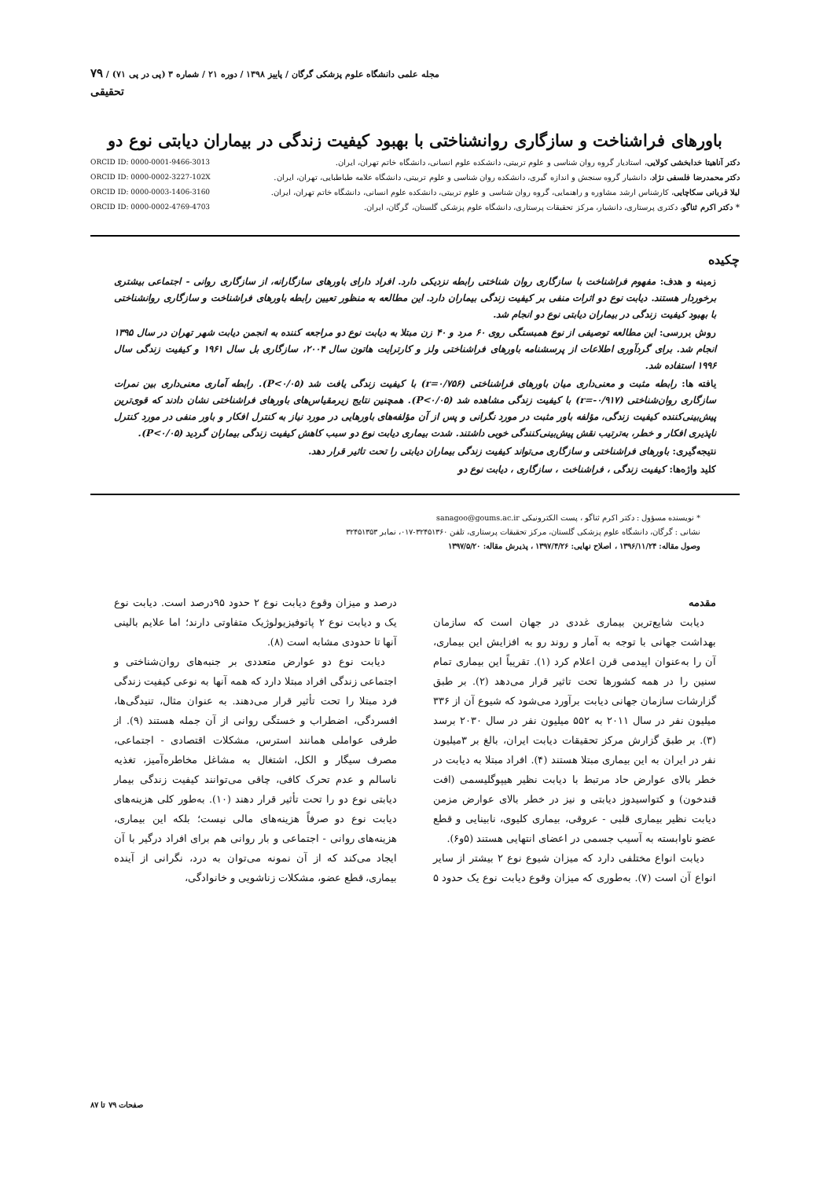مجله علمی دانشگاه علوم پزشکی گرگان / پاییز ۱۳۹۸ / دوره ۲۱ / شماره ۳ (پی در پی ۷۱) / ۷۹
تحقیقی
باورهای فراشناخت و سازگاری روانشناختی با بهبود کیفیت زندگی در بیماران دیابتی نوع دو
دکتر آناهیتا خدابخشی کولایی، استادیار گروه روان شناسی و علوم تربیتی، دانشکده علوم انسانی، دانشگاه خاتم تهران، ایران. ORCID ID: 0000-0001-9466-3013
دکتر محمدرضا فلسفی نژاد، دانشیار گروه سنجش و اندازه گیری، دانشکده روان شناسی و علوم تربیتی، دانشگاه علامه طباطبایی، تهران، ایران. ORCID ID: 0000-0002-3227-102X
لیلا قربانی سکاچایی، کارشناس ارشد مشاوره و راهنمایی، گروه روان شناسی و علوم تربیتی، دانشکده علوم انسانی، دانشگاه خاتم تهران، ایران. ORCID ID: 0000-0003-1406-3160
* دکتر اکرم ثناگو، دکتری پرستاری، دانشیار، مرکز تحقیقات پرستاری، دانشگاه علوم پزشکی گلستان، گرگان، ایران. ORCID ID: 0000-0002-4769-4703
چکیده
زمینه و هدف: مفهوم فراشناخت با سازگاری روان شناختی رابطه نزدیکی دارد. افراد دارای باورهای سازگارانه، از سازگاری روانی - اجتماعی بیشتری برخوردار هستند. دیابت نوع دو اثرات منفی بر کیفیت زندگی بیماران دارد. این مطالعه به منظور تعیین رابطه باورهای فراشناخت و سازگاری روانشناختی با بهبود کیفیت زندگی در بیماران دیابتی نوع دو انجام شد.
روش بررسی: این مطالعه توصیفی از نوع همبستگی روی ۶۰ مرد و ۴۰ زن مبتلا به دیابت نوع دو مراجعه کننده به انجمن دیابت شهر تهران در سال ۱۳۹۵ انجام شد. برای گردآوری اطلاعات از پرسشنامه باورهای فراشناختی ولز و کارترایت هاتون سال ۲۰۰۴، سازگاری بل سال ۱۹۶۱ و کیفیت زندگی سال ۱۹۹۶ استفاده شد.
یافته ها: رابطه مثبت و معنی‌داری میان باورهای فراشناختی (r=۰/۷۵۶) با کیفیت زندگی یافت شد (P<۰/۰۵). رابطه آماری معنی‌داری بین نمرات سازگاری روان‌شناختی (r=-۰/۹۱۷) با کیفیت زندگی مشاهده شد (P<۰/۰۵). همچنین نتایج زیرمقیاس‌های باورهای فراشناختی نشان دادند که قوی‌ترین پیش‌بینی‌کننده کیفیت زندگی، مؤلفه باور مثبت در مورد نگرانی و پس از آن مؤلفه‌های باورهایی در مورد نیاز به کنترل افکار و باور منفی در مورد کنترل ناپذیری افکار و خطر، به‌ترتیب نقش پیش‌بینی‌کنندگی خوبی داشتند. شدت بیماری دیابت نوع دو سبب کاهش کیفیت زندگی بیماران گردید (P<۰/۰۵).
نتیجه‌گیری: باورهای فراشناختی و سازگاری می‌تواند کیفیت زندگی بیماران دیابتی را تحت تاثیر قرار دهد.
کلید واژه‌ها: کیفیت زندگی ، فراشناخت ، سازگاری ، دیابت نوع دو
* نویسنده مسؤول : دکتر اکرم ثناگو ، پست الکترونیکی sanagoo@goums.ac.ir
نشانی : گرگان، دانشگاه علوم پزشکی گلستان، مرکز تحقیقات پرستاری، تلفن ۳۲۴۵۱۳۶۰-۰۱۷، نمابر ۳۲۴۵۱۳۵۳
وصول مقاله: ۱۳۹۶/۱۱/۲۴ ، اصلاح نهایی: ۱۳۹۷/۴/۲۶ ، پذیرش مقاله: ۱۳۹۷/۵/۲۰
مقدمه
دیابت شایع‌ترین بیماری غددی در جهان است که سازمان بهداشت جهانی با توجه به آمار و روند رو به افزایش این بیماری، آن را به‌عنوان اپیدمی قرن اعلام کرد (۱). تقریباً این بیماری تمام سنین را در همه کشورها تحت تاثیر قرار می‌دهد (۲). بر طبق گزارشات سازمان جهانی دیابت برآورد می‌شود که شیوع آن از ۳۳۶ میلیون نفر در سال ۲۰۱۱ به ۵۵۲ میلیون نفر در سال ۲۰۳۰ برسد (۳). بر طبق گزارش مرکز تحقیقات دیابت ایران، بالغ بر ۳میلیون نفر در ایران به این بیماری مبتلا هستند (۴). افراد مبتلا به دیابت در خطر بالای عوارض حاد مرتبط با دیابت نظیر هیپوگلیسمی (افت قندخون) و کتواسیدوز دیابتی و نیز در خطر بالای عوارض مزمن دیابت نظیر بیماری قلبی - عروقی، بیماری کلیوی، نابینایی و قطع عضو ناوابسته به آسیب جسمی در اعضای انتهایی هستند (۵و۶).
دیابت انواع مختلفی دارد که میزان شیوع نوع ۲ بیشتر از سایر انواع آن است (۷). به‌طوری که میزان وقوع دیابت نوع یک حدود ۵ درصد و میزان وقوع دیابت نوع ۲ حدود ۹۵درصد است. دیابت نوع یک و دیابت نوع ۲ پاتوفیزیولوژیک متفاوتی دارند؛ اما علایم بالینی آنها تا حدودی مشابه است (۸).
دیابت نوع دو عوارض متعددی بر جنبه‌های روان‌شناختی و اجتماعی زندگی افراد مبتلا دارد که همه آنها به نوعی کیفیت زندگی فرد مبتلا را تحت تأثیر قرار می‌دهند. به عنوان مثال، تنیدگی‌ها، افسردگی، اضطراب و خستگی روانی از آن جمله هستند (۹). از طرفی عواملی همانند استرس، مشکلات اقتصادی - اجتماعی، مصرف سیگار و الکل، اشتغال به مشاغل مخاطره‌آمیز، تغذیه ناسالم و عدم تحرک کافی، چاقی می‌توانند کیفیت زندگی بیمار دیابتی نوع دو را تحت تأثیر قرار دهند (۱۰). به‌طور کلی هزینه‌های دیابت نوع دو صرفاً هزینه‌های مالی نیست؛ بلکه این بیماری، هزینه‌های روانی - اجتماعی و بار روانی هم برای افراد درگیر با آن ایجاد می‌کند که از آن نمونه می‌توان به درد، نگرانی از آینده بیماری، قطع عضو، مشکلات زناشویی و خانوادگی،
صفحات ۷۹ تا ۸۷